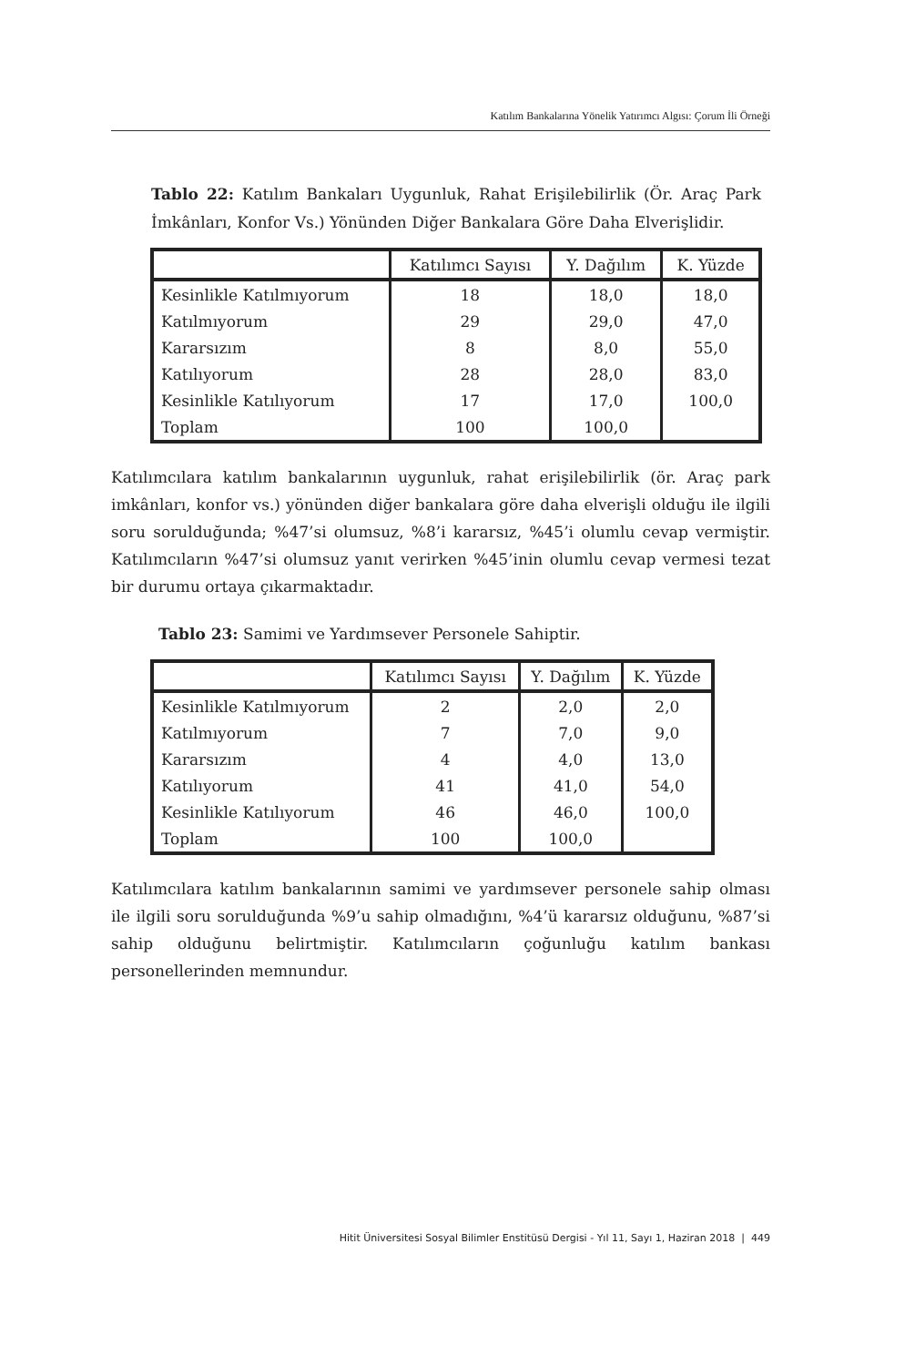Katılım Bankalarına Yönelik Yatırımcı Algısı: Çorum İli Örneği
Tablo 22: Katılım Bankaları Uygunluk, Rahat Erişilebilirlik (Ör. Araç Park İmkânları, Konfor Vs.) Yönünden Diğer Bankalara Göre Daha Elverişlidir.
| | Katılımcı Sayısı | Y. Dağılım | K. Yüzde |
| --- | --- | --- | --- |
| Kesinlikle Katılmıyorum | 18 | 18,0 | 18,0 |
| Katılmıyorum | 29 | 29,0 | 47,0 |
| Kararsızım | 8 | 8,0 | 55,0 |
| Katılıyorum | 28 | 28,0 | 83,0 |
| Kesinlikle Katılıyorum | 17 | 17,0 | 100,0 |
| Toplam | 100 | 100,0 | |
Katılımcılara katılım bankalarının uygunluk, rahat erişilebilirlik (ör. Araç park imkânları, konfor vs.) yönünden diğer bankalara göre daha elverişli olduğu ile ilgili soru sorulduğunda; %47’si olumsuz, %8’i kararsız, %45’i olumlu cevap vermiştir. Katılımcıların %47’si olumsuz yanıt verirken %45’inin olumlu cevap vermesi tezat bir durumu ortaya çıkarmaktadır.
Tablo 23: Samimi ve Yardımsever Personele Sahiptir.
| | Katılımcı Sayısı | Y. Dağılım | K. Yüzde |
| --- | --- | --- | --- |
| Kesinlikle Katılmıyorum | 2 | 2,0 | 2,0 |
| Katılmıyorum | 7 | 7,0 | 9,0 |
| Kararsızım | 4 | 4,0 | 13,0 |
| Katılıyorum | 41 | 41,0 | 54,0 |
| Kesinlikle Katılıyorum | 46 | 46,0 | 100,0 |
| Toplam | 100 | 100,0 | |
Katılımcılara katılım bankalarının samimi ve yardımsever personele sahip olması ile ilgili soru sorulduğunda %9’u sahip olmadığını, %4’ü kararsız olduğunu, %87’si sahip olduğunu belirtmiştir. Katılımcıların çoğunluğu katılım bankası personellerinden memnundur.
Hitit Üniversitesi Sosyal Bilimler Enstitüsü Dergisi - Yıl 11, Sayı 1, Haziran 2018 | 449